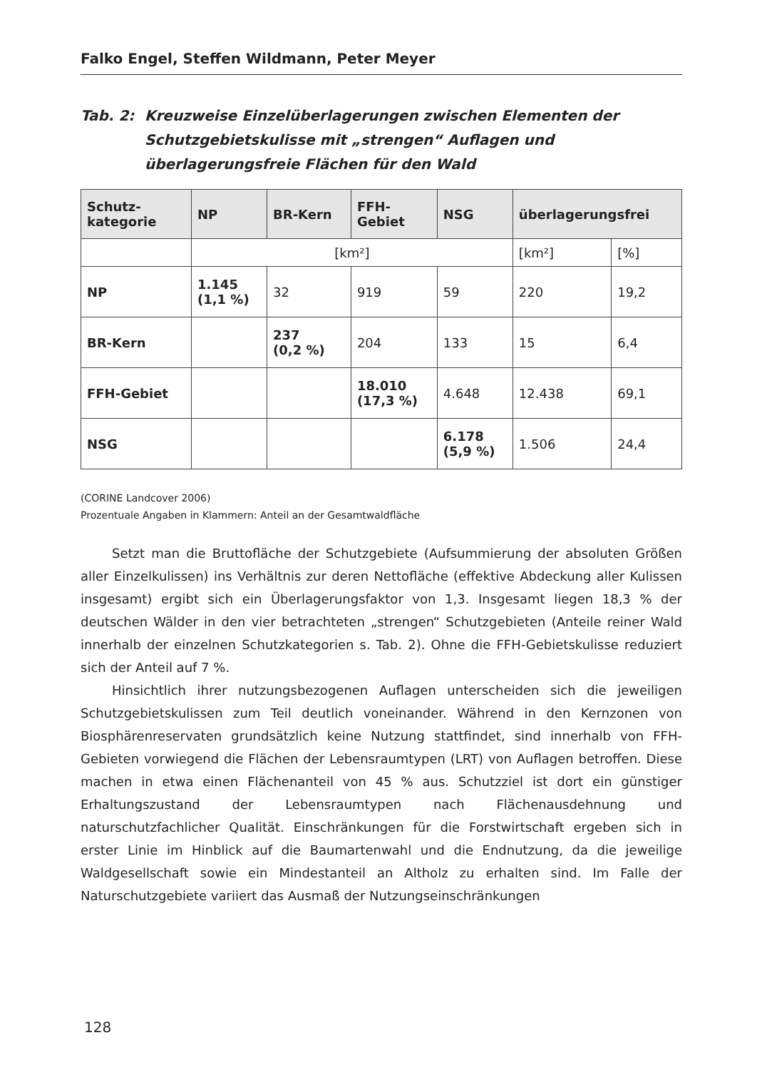Falko Engel, Steffen Wildmann, Peter Meyer
Tab. 2: Kreuzweise Einzelüberlagerungen zwischen Elementen der Schutzgebietskulisse mit „strengen“ Auflagen und überlagerungsfreie Flächen für den Wald
| Schutz- kategorie | NP | BR-Kern | FFH- Gebiet | NSG | überlagerungsfrei | |
| --- | --- | --- | --- | --- | --- | --- |
| | [km²] | | | | [km²] | [%] |
| NP | 1.145 (1,1 %) | 32 | 919 | 59 | 220 | 19,2 |
| BR-Kern | | 237 (0,2 %) | 204 | 133 | 15 | 6,4 |
| FFH-Gebiet | | | 18.010 (17,3 %) | 4.648 | 12.438 | 69,1 |
| NSG | | | | 6.178 (5,9 %) | 1.506 | 24,4 |
(CORINE Landcover 2006)
Prozentuale Angaben in Klammern: Anteil an der Gesamtwaldfläche
Setzt man die Bruttofläche der Schutzgebiete (Aufsummierung der absoluten Größen aller Einzelkulissen) ins Verhältnis zur deren Nettofläche (effektive Abdeckung aller Kulissen insgesamt) ergibt sich ein Überlagerungsfaktor von 1,3. Insgesamt liegen 18,3 % der deutschen Wälder in den vier betrachteten „strengen“ Schutzgebieten (Anteile reiner Wald innerhalb der einzelnen Schutzkategorien s. Tab. 2). Ohne die FFH-Gebietskulisse reduziert sich der Anteil auf 7 %.
Hinsichtlich ihrer nutzungsbezogenen Auflagen unterscheiden sich die jeweiligen Schutzgebietskulissen zum Teil deutlich voneinander. Während in den Kernzonen von Biosphärenreservaten grundsätzlich keine Nutzung stattfindet, sind innerhalb von FFH-Gebieten vorwiegend die Flächen der Lebensraumtypen (LRT) von Auflagen betroffen. Diese machen in etwa einen Flächenanteil von 45 % aus. Schutzziel ist dort ein günstiger Erhaltungszustand der Lebensraumtypen nach Flächenausdehnung und naturschutzfachlicher Qualität. Einschränkungen für die Forstwirtschaft ergeben sich in erster Linie im Hinblick auf die Baumartenwahl und die Endnutzung, da die jeweilige Waldgesellschaft sowie ein Mindestanteil an Altholz zu erhalten sind. Im Falle der Naturschutzgebiete variiert das Ausmaß der Nutzungseinschränkungen
128